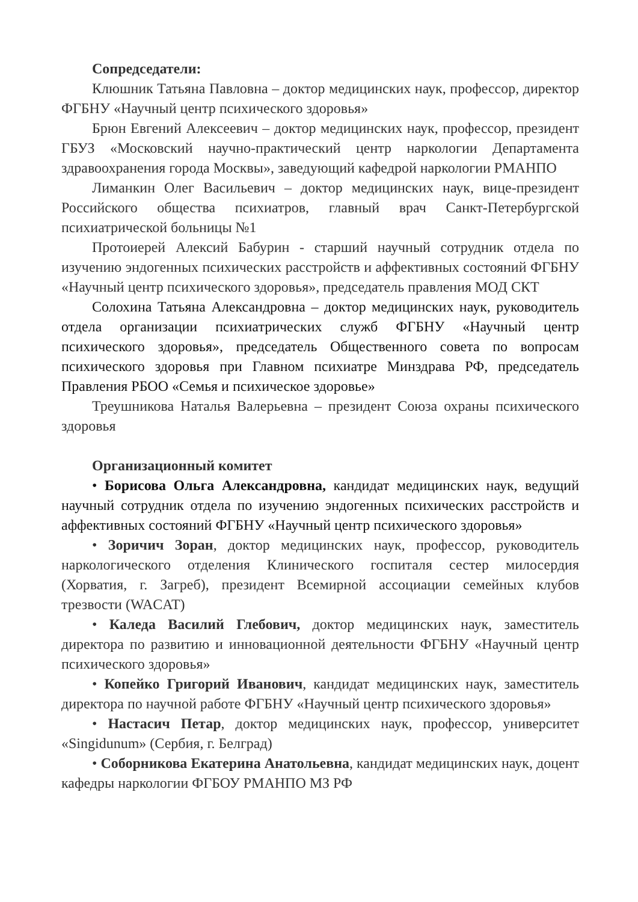Сопредседатели:
Клюшник Татьяна Павловна – доктор медицинских наук, профессор, директор ФГБНУ «Научный центр психического здоровья»
Брюн Евгений Алексеевич – доктор медицинских наук, профессор, президент ГБУЗ «Московский научно-практический центр наркологии Департамента здравоохранения города Москвы», заведующий кафедрой наркологии РМАНПО
Лиманкин Олег Васильевич – доктор медицинских наук, вице-президент Российского общества психиатров, главный врач Санкт-Петербургской психиатрической больницы №1
Протоиерей Алексий Бабурин - старший научный сотрудник отдела по изучению эндогенных психических расстройств и аффективных состояний ФГБНУ «Научный центр психического здоровья», председатель правления МОД СКТ
Солохина Татьяна Александровна – доктор медицинских наук, руководитель отдела организации психиатрических служб ФГБНУ «Научный центр психического здоровья», председатель Общественного совета по вопросам психического здоровья при Главном психиатре Минздрава РФ, председатель Правления РБОО «Семья и психическое здоровье»
Треушникова Наталья Валерьевна – президент Союза охраны психического здоровья
Организационный комитет
• Борисова Ольга Александровна, кандидат медицинских наук, ведущий научный сотрудник отдела по изучению эндогенных психических расстройств и аффективных состояний ФГБНУ «Научный центр психического здоровья»
• Зоричич Зоран, доктор медицинских наук, профессор, руководитель наркологического отделения Клинического госпиталя сестер милосердия (Хорватия, г. Загреб), президент Всемирной ассоциации семейных клубов трезвости (WACAT)
• Каледа Василий Глебович, доктор медицинских наук, заместитель директора по развитию и инновационной деятельности ФГБНУ «Научный центр психического здоровья»
• Копейко Григорий Иванович, кандидат медицинских наук, заместитель директора по научной работе ФГБНУ «Научный центр психического здоровья»
• Настасич Петар, доктор медицинских наук, профессор, университет «Singidunum» (Сербия, г. Белград)
• Соборникова Екатерина Анатольевна, кандидат медицинских наук, доцент кафедры наркологии ФГБОУ РМАНПО МЗ РФ